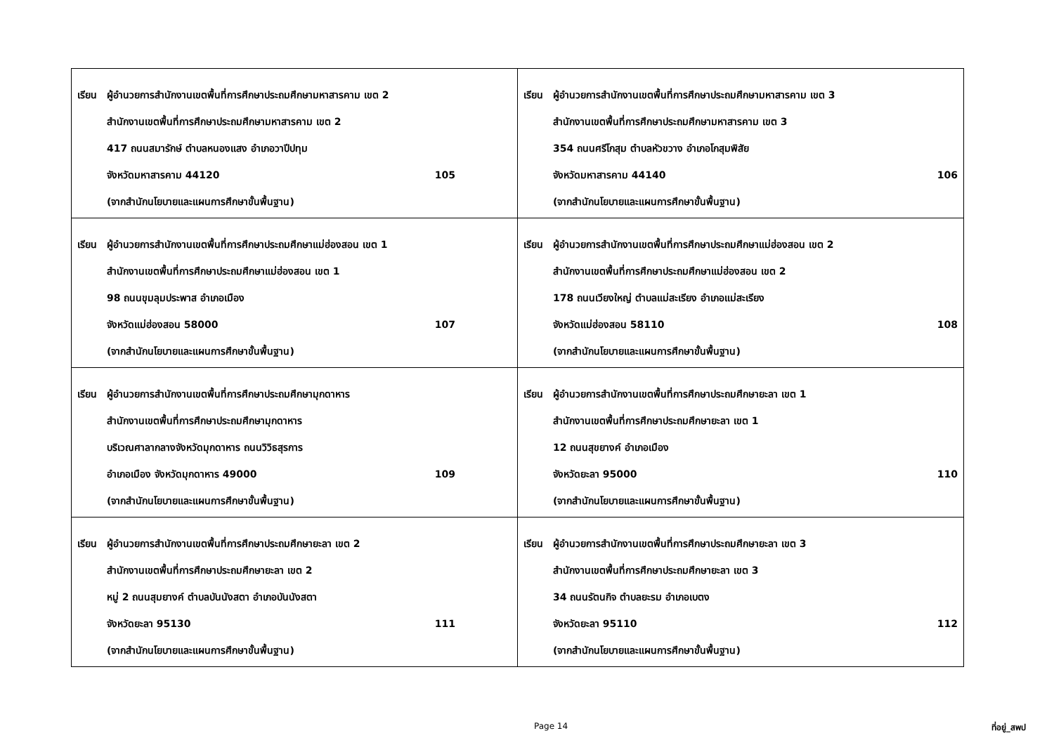| เรียน ผู้อำนวยการสำนักงานเขตพื้นที่การศึกษาประถมศึกษามหาสารคาม เขต 2 สำนักงานเขตพื้นที่การศึกษาประถมศึกษามหาสารคาม เขต 2 417 ถนนสมารักษ์ ตำบลหนองแสง อำเภอวาปีปทุม จังหวัดมหาสารคาม 44120 105 (จากสำนักนโยบายและแผนการศึกษาขั้นพื้นฐาน) | เรียน ผู้อำนวยการสำนักงานเขตพื้นที่การศึกษาประถมศึกษามหาสารคาม เขต 3 สำนักงานเขตพื้นที่การศึกษาประถมศึกษามหาสารคาม เขต 3 354 ถนนศรีโกสุม ตำบลหัวขวาง อำเภอโกสุมพิสัย จังหวัดมหาสารคาม 44140 106 (จากสำนักนโยบายและแผนการศึกษาขั้นพื้นฐาน) |
| เรียน ผู้อำนวยการสำนักงานเขตพื้นที่การศึกษาประถมศึกษาแม่ฮ่องสอน เขต 1 สำนักงานเขตพื้นที่การศึกษาประถมศึกษาแม่ฮ่องสอน เขต 1 98 ถนนขุมลุมประพาส อำเภอเมือง จังหวัดแม่ฮ่องสอน 58000 107 (จากสำนักนโยบายและแผนการศึกษาขั้นพื้นฐาน) | เรียน ผู้อำนวยการสำนักงานเขตพื้นที่การศึกษาประถมศึกษาแม่ฮ่องสอน เขต 2 สำนักงานเขตพื้นที่การศึกษาประถมศึกษาแม่ฮ่องสอน เขต 2 178 ถนนเวียงใหญ่ ตำบลแม่สะเรียง อำเภอแม่สะเรียง จังหวัดแม่ฮ่องสอน 58110 108 (จากสำนักนโยบายและแผนการศึกษาขั้นพื้นฐาน) |
| เรียน ผู้อำนวยการสำนักงานเขตพื้นที่การศึกษาประถมศึกษามุกดาหาร สำนักงานเขตพื้นที่การศึกษาประถมศึกษามุกดาหาร บริเวณศาลากลางจังหวัดมุกดาหาร ถนนวิวิธสุรการ อำเภอเมือง จังหวัดมุกดาหาร 49000 109 (จากสำนักนโยบายและแผนการศึกษาขั้นพื้นฐาน) | เรียน ผู้อำนวยการสำนักงานเขตพื้นที่การศึกษาประถมศึกษายะลา เขต 1 สำนักงานเขตพื้นที่การศึกษาประถมศึกษายะลา เขต 1 12 ถนนสุขยางค์ อำเภอเมือง จังหวัดยะลา 95000 110 (จากสำนักนโยบายและแผนการศึกษาขั้นพื้นฐาน) |
| เรียน ผู้อำนวยการสำนักงานเขตพื้นที่การศึกษาประถมศึกษายะลา เขต 2 สำนักงานเขตพื้นที่การศึกษาประถมศึกษายะลา เขต 2 หมู่ 2 ถนนสุมยางค์ ตำบลบันนังสตา อำเภอบันนังสตา จังหวัดยะลา 95130 111 (จากสำนักนโยบายและแผนการศึกษาขั้นพื้นฐาน) | เรียน ผู้อำนวยการสำนักงานเขตพื้นที่การศึกษาประถมศึกษายะลา เขต 3 สำนักงานเขตพื้นที่การศึกษาประถมศึกษายะลา เขต 3 34 ถนนรัตนกิจ ตำบลยะรม อำเภอเบตง จังหวัดยะลา 95110 112 (จากสำนักนโยบายและแผนการศึกษาขั้นพื้นฐาน) |
Page 14 ที่อยู่_สพป